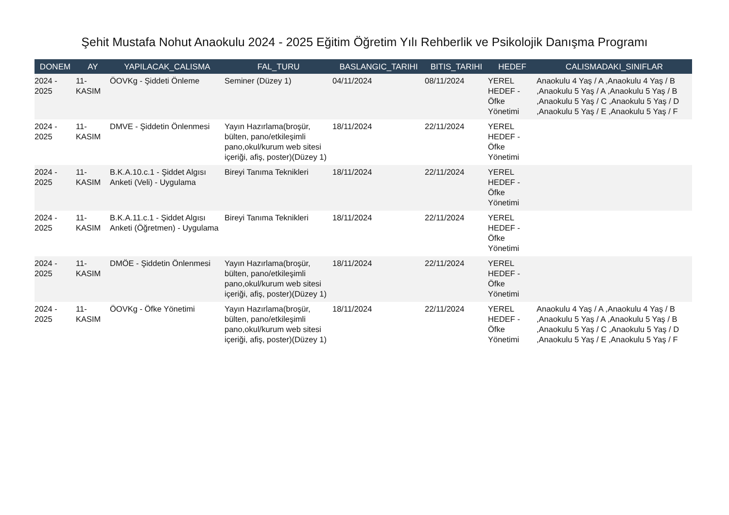Şehit Mustafa Nohut Anaokulu 2024 - 2025 Eğitim Öğretim Yılı Rehberlik ve Psikolojik Danışma Programı
| DONEM | AY | YAPILACAK_CALISMA | FAL_TURU | BASLANGIC_TARIHI | BITIS_TARIHI | HEDEF | CALISMADAKI_SINIFLAR |
| --- | --- | --- | --- | --- | --- | --- | --- |
| 2024 - 2025 | 11- KASIM | ÖOVKg - Şiddeti Önleme | Seminer (Düzey 1) | 04/11/2024 | 08/11/2024 | YEREL HEDEF - Öfke Yönetimi | Anaokulu 4 Yaş / A ,Anaokulu 4 Yaş / B ,Anaokulu 5 Yaş / A ,Anaokulu 5 Yaş / B ,Anaokulu 5 Yaş / C ,Anaokulu 5 Yaş / D ,Anaokulu 5 Yaş / E ,Anaokulu 5 Yaş / F |
| 2024 - 2025 | 11- KASIM | DMVE - Şiddetin Önlenmesi | Yayın Hazırlama(broşür, bülten, pano/etkileşimli pano,okul/kurum web sitesi içeriği, afiş, poster)(Düzey 1) | 18/11/2024 | 22/11/2024 | YEREL HEDEF - Öfke Yönetimi | |
| 2024 - 2025 | 11- KASIM | B.K.A.10.c.1 - Şiddet Algısı Anketi (Veli) - Uygulama | Bireyi Tanıma Teknikleri | 18/11/2024 | 22/11/2024 | YEREL HEDEF - Öfke Yönetimi | |
| 2024 - 2025 | 11- KASIM | B.K.A.11.c.1 - Şiddet Algısı Anketi (Öğretmen) - Uygulama | Bireyi Tanıma Teknikleri | 18/11/2024 | 22/11/2024 | YEREL HEDEF - Öfke Yönetimi | |
| 2024 - 2025 | 11- KASIM | DMÖE - Şiddetin Önlenmesi | Yayın Hazırlama(broşür, bülten, pano/etkileşimli pano,okul/kurum web sitesi içeriği, afiş, poster)(Düzey 1) | 18/11/2024 | 22/11/2024 | YEREL HEDEF - Öfke Yönetimi | |
| 2024 - 2025 | 11- KASIM | ÖOVKg - Öfke Yönetimi | Yayın Hazırlama(broşür, bülten, pano/etkileşimli pano,okul/kurum web sitesi içeriği, afiş, poster)(Düzey 1) | 18/11/2024 | 22/11/2024 | YEREL HEDEF - Öfke Yönetimi | Anaokulu 4 Yaş / A ,Anaokulu 4 Yaş / B ,Anaokulu 5 Yaş / A ,Anaokulu 5 Yaş / B ,Anaokulu 5 Yaş / C ,Anaokulu 5 Yaş / D ,Anaokulu 5 Yaş / E ,Anaokulu 5 Yaş / F |